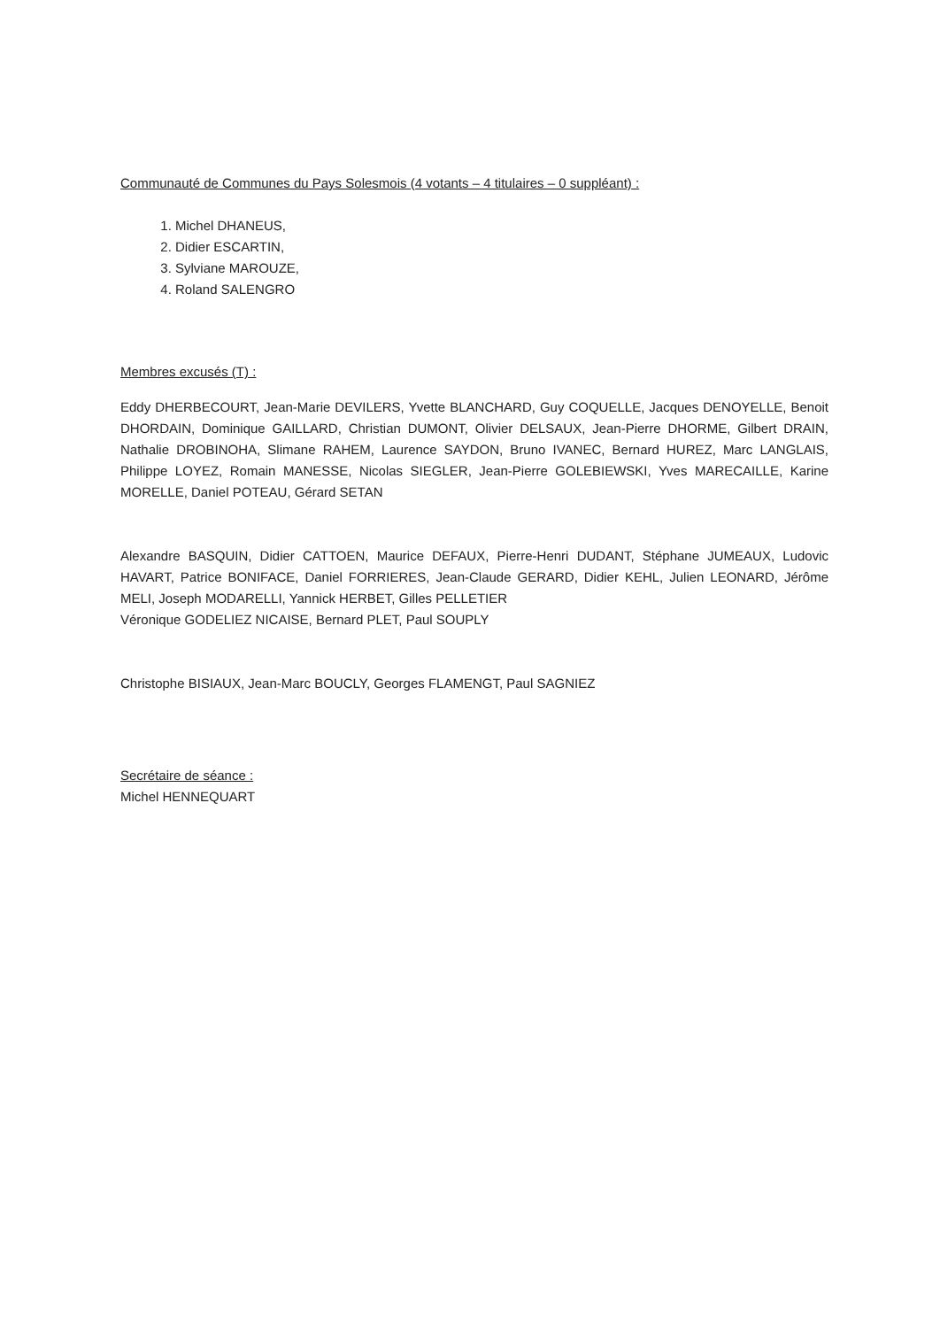Communauté de Communes du Pays Solesmois (4 votants – 4 titulaires – 0 suppléant) :
1. Michel DHANEUS,
2. Didier ESCARTIN,
3. Sylviane MAROUZE,
4. Roland SALENGRO
Membres excusés (T) :
Eddy DHERBECOURT, Jean-Marie DEVILERS, Yvette BLANCHARD, Guy COQUELLE, Jacques DENOYELLE, Benoit DHORDAIN, Dominique GAILLARD, Christian DUMONT, Olivier DELSAUX, Jean-Pierre DHORME, Gilbert DRAIN, Nathalie DROBINOHA, Slimane RAHEM, Laurence SAYDON, Bruno IVANEC, Bernard HUREZ, Marc LANGLAIS, Philippe LOYEZ, Romain MANESSE, Nicolas SIEGLER, Jean-Pierre GOLEBIEWSKI, Yves MARECAILLE, Karine MORELLE, Daniel POTEAU, Gérard SETAN
Alexandre BASQUIN, Didier CATTOEN, Maurice DEFAUX, Pierre-Henri DUDANT, Stéphane JUMEAUX, Ludovic HAVART, Patrice BONIFACE, Daniel FORRIERES, Jean-Claude GERARD, Didier KEHL, Julien LEONARD, Jérôme MELI, Joseph MODARELLI, Yannick HERBET, Gilles PELLETIER
Véronique GODELIEZ NICAISE, Bernard PLET, Paul SOUPLY
Christophe BISIAUX, Jean-Marc BOUCLY, Georges FLAMENGT, Paul SAGNIEZ
Secrétaire de séance :
Michel HENNEQUART